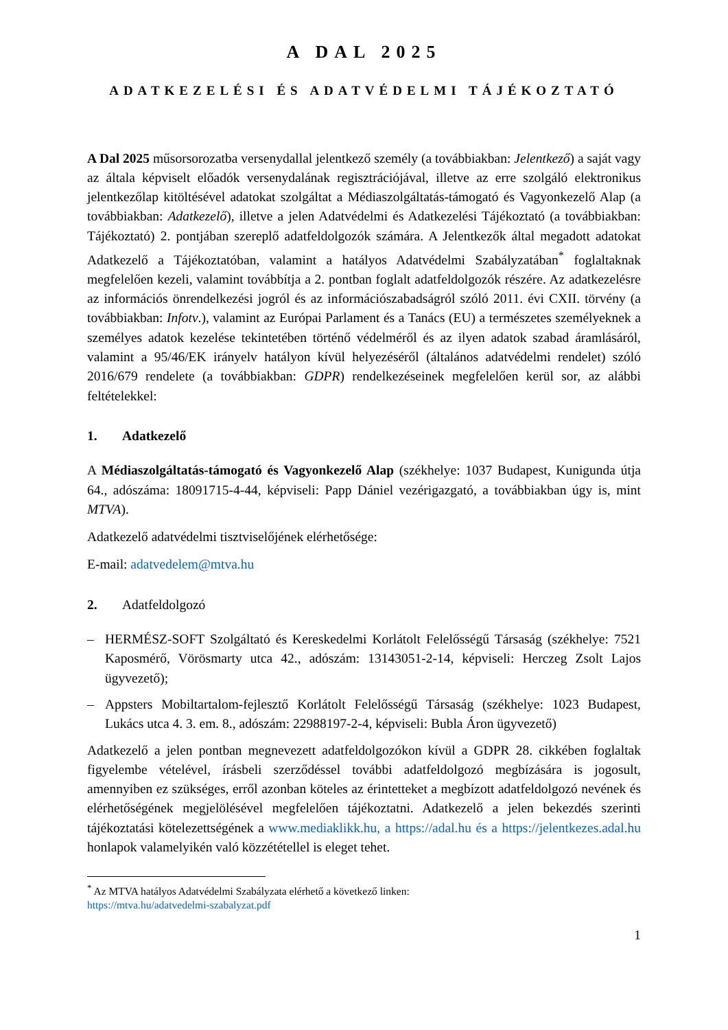A DAL 2025
ADATKEZELÉSI ÉS ADATVÉDELMI TÁJÉKOZTATÓ
A Dal 2025 műsorsorozatba versenydallal jelentkező személy (a továbbiakban: Jelentkező) a saját vagy az általa képviselt előadók versenydalának regisztrációjával, illetve az erre szolgáló elektronikus jelentkezőlap kitöltésével adatokat szolgáltat a Médiaszolgáltatás-támogató és Vagyonkezelő Alap (a továbbiakban: Adatkezelő), illetve a jelen Adatvédelmi és Adatkezelési Tájékoztató (a továbbiakban: Tájékoztató) 2. pontjában szereplő adatfeldolgozók számára. A Jelentkezők által megadott adatokat Adatkezelő a Tájékoztatóban, valamint a hatályos Adatvédelmi Szabályzatában<sup>*</sup> foglaltaknak megfelelően kezeli, valamint továbbítja a 2. pontban foglalt adatfeldolgozók részére. Az adatkezelésre az információs önrendelkezési jogról és az információszabadságról szóló 2011. évi CXII. törvény (a továbbiakban: Infotv.), valamint az Európai Parlament és a Tanács (EU) a természetes személyeknek a személyes adatok kezelése tekintetében történő védelméről és az ilyen adatok szabad áramlásáról, valamint a 95/46/EK irányelv hatályon kívül helyezéséről (általános adatvédelmi rendelet) szóló 2016/679 rendelete (a továbbiakban: GDPR) rendelkezéseinek megfelelően kerül sor, az alábbi feltételekkel:
1. Adatkezelő
A Médiaszolgáltatás-támogató és Vagyonkezelő Alap (székhelye: 1037 Budapest, Kunigunda útja 64., adószáma: 18091715-4-44, képviseli: Papp Dániel vezérigazgató, a továbbiakban úgy is, mint MTVA).
Adatkezelő adatvédelmi tisztviselőjének elérhetősége:
E-mail: adatvedelem@mtva.hu
2. Adatfeldolgozó
– HERMÉSZ-SOFT Szolgáltató és Kereskedelmi Korlátolt Felelősségű Társaság (székhelye: 7521 Kaposmérő, Vörösmarty utca 42., adószám: 13143051-2-14, képviseli: Herczeg Zsolt Lajos ügyvezető);
– Appsters Mobiltartalom-fejlesztő Korlátolt Felelősségű Társaság (székhelye: 1023 Budapest, Lukács utca 4. 3. em. 8., adószám: 22988197-2-4, képviseli: Bubla Áron ügyvezető)
Adatkezelő a jelen pontban megnevezett adatfeldolgozókon kívül a GDPR 28. cikkében foglaltak figyelembe vételével, írásbeli szerződéssel további adatfeldolgozó megbízására is jogosult, amennyiben ez szükséges, erről azonban köteles az érintetteket a megbízott adatfeldolgozó nevének és elérhetőségének megjelölésével megfelelően tájékoztatni. Adatkezelő a jelen bekezdés szerinti tájékoztatási kötelezettségének a www.mediaklikk.hu, a https://adal.hu és a https://jelentkezes.adal.hu honlapok valamelyikén való közzététellel is eleget tehet.
<sup>*</sup> Az MTVA hatályos Adatvédelmi Szabályzata elérhető a következő linken:
https://mtva.hu/adatvedelmi-szabalyzat.pdf
1